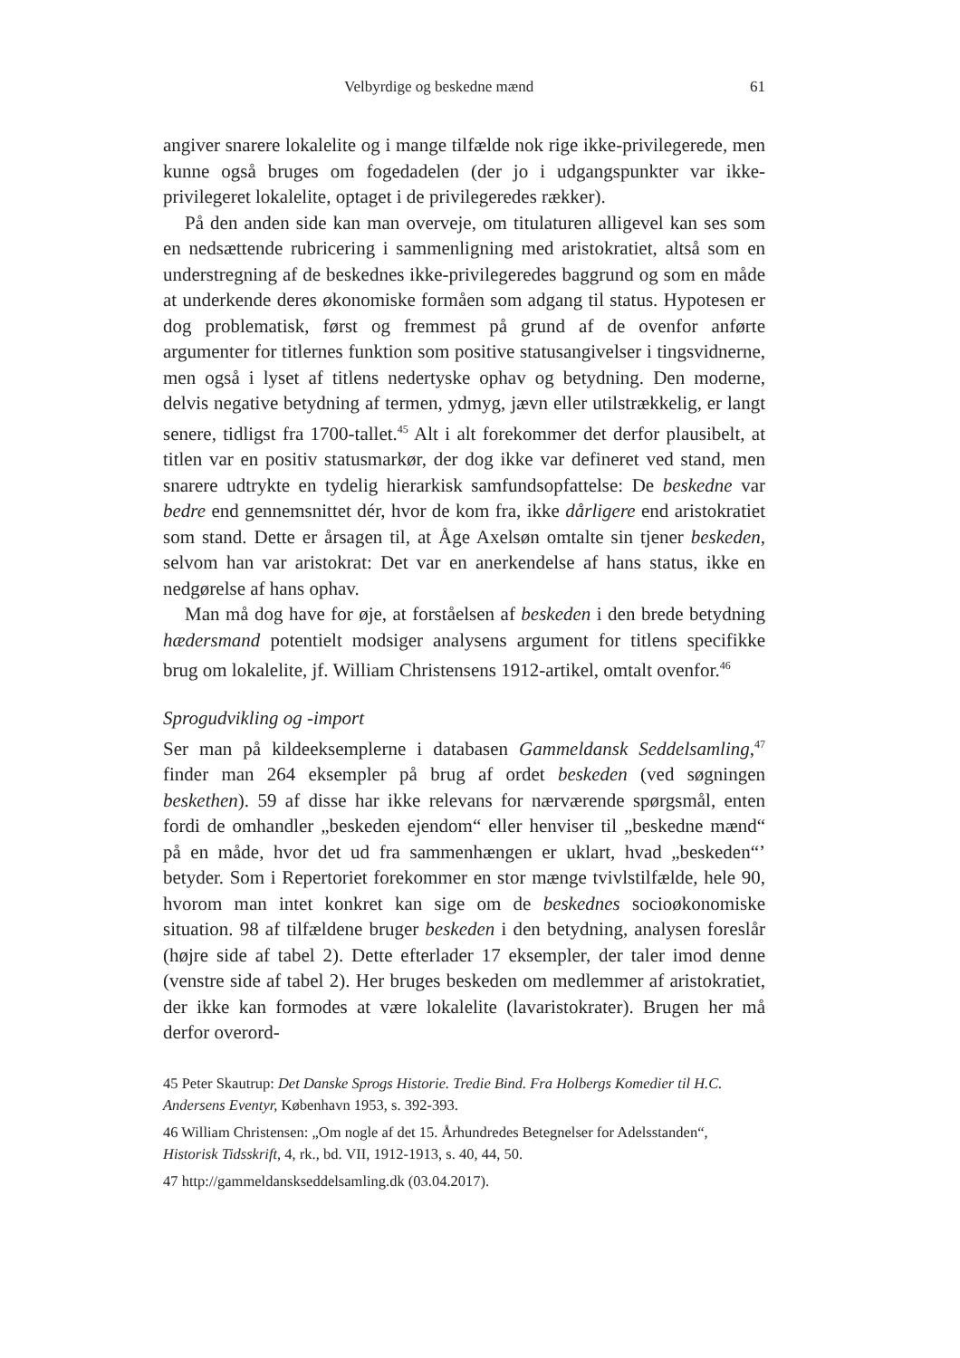Velbyrdige og beskedne mænd 61
angiver snarere lokalelite og i mange tilfælde nok rige ikke-privilegerede, men kunne også bruges om fogedadelen (der jo i udgangspunkter var ikke-privilegeret lokalelite, optaget i de privilegeredes rækker).
På den anden side kan man overveje, om titulaturen alligevel kan ses som en nedsættende rubricering i sammenligning med aristokratiet, altså som en understregning af de beskednes ikke-privilegeredes baggrund og som en måde at underkende deres økonomiske formåen som adgang til status. Hypotesen er dog problematisk, først og fremmest på grund af de ovenfor anførte argumenter for titlernes funktion som positive statusangivelser i tingsvidnerne, men også i lyset af titlens nedertyske ophav og betydning. Den moderne, delvis negative betydning af termen, ydmyg, jævn eller utilstrækkelig, er langt senere, tidligst fra 1700-tallet.<sup>45</sup> Alt i alt forekommer det derfor plausibelt, at titlen var en positiv statusmarkør, der dog ikke var defineret ved stand, men snarere udtrykte en tydelig hierarkisk samfundsopfattelse: De beskedne var bedre end gennemsnittet dér, hvor de kom fra, ikke dårligere end aristokratiet som stand. Dette er årsagen til, at Åge Axelsøn omtalte sin tjener beskeden, selvom han var aristokrat: Det var en anerkendelse af hans status, ikke en nedgørelse af hans ophav.
Man må dog have for øje, at forståelsen af beskeden i den brede betydning hædersmand potentielt modsiger analysens argument for titlens specifikke brug om lokalelite, jf. William Christensens 1912-artikel, omtalt ovenfor.<sup>46</sup>
Sprogudvikling og -import
Ser man på kildeeksemplerne i databasen Gammeldansk Seddelsamling,<sup>47</sup> finder man 264 eksempler på brug af ordet beskeden (ved søgningen beskethen). 59 af disse har ikke relevans for nærværende spørgsmål, enten fordi de omhandler „beskeden ejendom“ eller henviser til „beskedne mænd“ på en måde, hvor det ud fra sammenhængen er uklart, hvad „beskeden“’ betyder. Som i Repertoriet forekommer en stor mænge tvivlstilfælde, hele 90, hvorom man intet konkret kan sige om de beskednes socioøkonomiske situation. 98 af tilfældene bruger beskeden i den betydning, analysen foreslår (højre side af tabel 2). Dette efterlader 17 eksempler, der taler imod denne (venstre side af tabel 2). Her bruges beskeden om medlemmer af aristokratiet, der ikke kan formodes at være lokalelite (lavaristokrater). Brugen her må derfor overord-
45 Peter Skautrup: Det Danske Sprogs Historie. Tredie Bind. Fra Holbergs Komedier til H.C. Andersens Eventyr, København 1953, s. 392-393.
46 William Christensen: „Om nogle af det 15. Århundredes Betegnelser for Adelsstanden“, Historisk Tidsskrift, 4, rk., bd. VII, 1912-1913, s. 40, 44, 50.
47 http://gammeldanskseddelsamling.dk (03.04.2017).